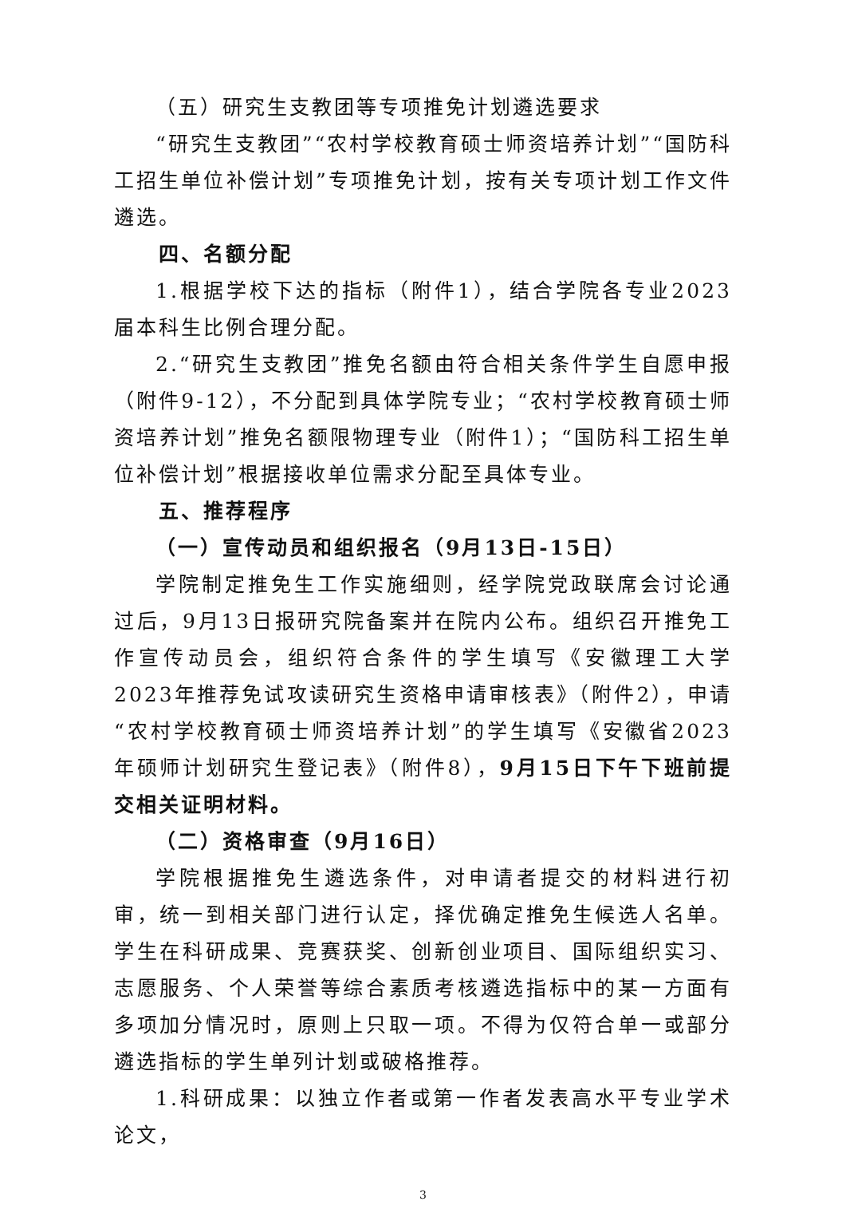（五）研究生支教团等专项推免计划遴选要求
“研究生支教团”“农村学校教育硕士师资培养计划”“国防科工招生单位补偿计划”专项推免计划，按有关专项计划工作文件遴选。
四、名额分配
1.根据学校下达的指标（附件1），结合学院各专业2023届本科生比例合理分配。
2.“研究生支教团”推免名额由符合相关条件学生自愿申报（附件9-12），不分配到具体学院专业；“农村学校教育硕士师资培养计划”推免名额限物理专业（附件1）；“国防科工招生单位补偿计划”根据接收单位需求分配至具体专业。
五、推荐程序
（一）宣传动员和组织报名（9月13日-15日）
学院制定推免生工作实施细则，经学院党政联席会讨论通过后，9月13日报研究院备案并在院内公布。组织召开推免工作宣传动员会，组织符合条件的学生填写《安徽理工大学2023年推荐免试攻读研究生资格申请审核表》（附件2），申请“农村学校教育硕士师资培养计划”的学生填写《安徽省2023年硕师计划研究生登记表》（附件8），9月15日下午下班前提交相关证明材料。
（二）资格审查（9月16日）
学院根据推免生遴选条件，对申请者提交的材料进行初审，统一到相关部门进行认定，择优确定推免生候选人名单。学生在科研成果、竞赛获奖、创新创业项目、国际组织实习、志愿服务、个人荣誉等综合素质考核遴选指标中的某一方面有多项加分情况时，原则上只取一项。不得为仅符合单一或部分遴选指标的学生单列计划或破格推荐。
1.科研成果：以独立作者或第一作者发表高水平专业学术论文，
3